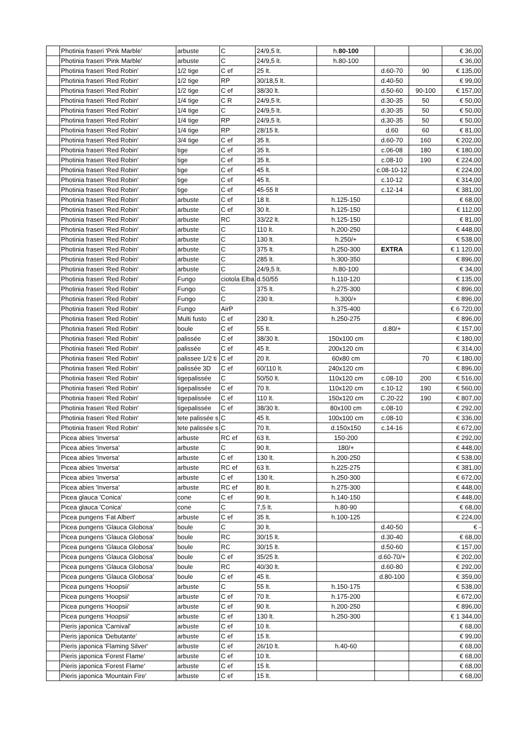| | Photinia fraseri 'Pink Marble' | arbuste | C | 24/9,5 lt. | h. 80-100 | | | € 36,00 |
| | Photinia fraseri 'Pink Marble' | arbuste | C | 24/9,5 lt. | h.80-100 | | | € 36,00 |
| | Photinia fraseri 'Red Robin' | 1/2 tige | C ef | 25 lt. | | d.60-70 | 90 | € 135,00 |
| | Photinia fraseri 'Red Robin' | 1/2 tige | RP | 30/18,5 lt. | | d.40-50 | | € 99,00 |
| | Photinia fraseri 'Red Robin' | 1/2 tige | C ef | 38/30 lt. | | d.50-60 | 90-100 | € 157,00 |
| | Photinia fraseri 'Red Robin' | 1/4 tige | C R | 24/9,5 lt. | | d.30-35 | 50 | € 50,00 |
| | Photinia fraseri 'Red Robin' | 1/4 tige | C | 24/9,5 lt. | | d.30-35 | 50 | € 50,00 |
| | Photinia fraseri 'Red Robin' | 1/4 tige | RP | 24/9,5 lt. | | d.30-35 | 50 | € 50,00 |
| | Photinia fraseri 'Red Robin' | 1/4 tige | RP | 28/15 lt. | | d.60 | 60 | € 81,00 |
| | Photinia fraseri 'Red Robin' | 3/4 tige | C ef | 35 lt. | | d.60-70 | 160 | € 202,00 |
| | Photinia fraseri 'Red Robin' | tige | C ef | 35 lt. | | c.06-08 | 180 | € 180,00 |
| | Photinia fraseri 'Red Robin' | tige | C ef | 35 lt. | | c.08-10 | 190 | € 224,00 |
| | Photinia fraseri 'Red Robin' | tige | C ef | 45 lt. | | c.08-10-12 | | € 224,00 |
| | Photinia fraseri 'Red Robin' | tige | C ef | 45 lt. | | c.10-12 | | € 314,00 |
| | Photinia fraseri 'Red Robin' | tige | C ef | 45-55 lt | | c.12-14 | | € 381,00 |
| | Photinia fraseri 'Red Robin' | arbuste | C ef | 18 lt. | h.125-150 | | | € 68,00 |
| | Photinia fraseri 'Red Robin' | arbuste | C ef | 30 lt. | h.125-150 | | | € 112,00 |
| | Photinia fraseri 'Red Robin' | arbuste | RC | 33/22 lt. | h.125-150 | | | € 81,00 |
| | Photinia fraseri 'Red Robin' | arbuste | C | 110 lt. | h.200-250 | | | € 448,00 |
| | Photinia fraseri 'Red Robin' | arbuste | C | 130 lt. | h.250/+ | | | € 538,00 |
| | Photinia fraseri 'Red Robin' | arbuste | C | 375 lt. | h.250-300 | EXTRA | | € 1 120,00 |
| | Photinia fraseri 'Red Robin' | arbuste | C | 285 lt. | h.300-350 | | | € 896,00 |
| | Photinia fraseri 'Red Robin' | arbuste | C | 24/9,5 lt. | h.80-100 | | | € 34,00 |
| | Photinia fraseri 'Red Robin' | Fungo | ciotola Elba | d.50/55 | h.110-120 | | | € 135,00 |
| | Photinia fraseri 'Red Robin' | Fungo | C | 375 lt. | h.275-300 | | | € 896,00 |
| | Photinia fraseri 'Red Robin' | Fungo | C | 230 lt. | h.300/+ | | | € 896,00 |
| | Photinia fraseri 'Red Robin' | Fungo | AirP | | h.375-400 | | | € 6 720,00 |
| | Photinia fraseri 'Red Robin' | Multi fusto | C ef | 230 lt. | h.250-275 | | | € 896,00 |
| | Photinia fraseri 'Red Robin' | boule | C ef | 55 lt. | | d.80/+ | | € 157,00 |
| | Photinia fraseri 'Red Robin' | palissée | C ef | 38/30 lt. | 150x100 cm | | | € 180,00 |
| | Photinia fraseri 'Red Robin' | palissée | C ef | 45 lt. | 200x120 cm | | | € 314,00 |
| | Photinia fraseri 'Red Robin' | palissee 1/2 ti | C ef | 20 lt. | 60x80 cm | | 70 | € 180,00 |
| | Photinia fraseri 'Red Robin' | palissée 3D | C ef | 60/110 lt. | 240x120 cm | | | € 896,00 |
| | Photinia fraseri 'Red Robin' | tigepalissée | C | 50/50 lt. | 110x120 cm | c.08-10 | 200 | € 516,00 |
| | Photinia fraseri 'Red Robin' | tigepalissée | C ef | 70 lt. | 110x120 cm | c.10-12 | 190 | € 560,00 |
| | Photinia fraseri 'Red Robin' | tigepalissée | C ef | 110 lt. | 150x120 cm | C.20-22 | 190 | € 807,00 |
| | Photinia fraseri 'Red Robin' | tigepalissée | C ef | 38/30 lt. | 80x100 cm | c.08-10 | | € 292,00 |
| | Photinia fraseri 'Red Robin' | tete palissée s | C | 45 lt. | 100x100 cm | c.08-10 | | € 336,00 |
| | Photinia fraseri 'Red Robin' | tete palissée s | C | 70 lt. | d.150x150 | c.14-16 | | € 672,00 |
| | Picea abies 'Inversa' | arbuste | RC ef | 63 lt. | 150-200 | | | € 292,00 |
| | Picea abies 'Inversa' | arbuste | C | 90 lt. | 180/+ | | | € 448,00 |
| | Picea abies 'Inversa' | arbuste | C ef | 130 lt. | h.200-250 | | | € 538,00 |
| | Picea abies 'Inversa' | arbuste | RC ef | 63 lt. | h.225-275 | | | € 381,00 |
| | Picea abies 'Inversa' | arbuste | C ef | 130 lt. | h.250-300 | | | € 672,00 |
| | Picea abies 'Inversa' | arbuste | RC ef | 80 lt. | h.275-300 | | | € 448,00 |
| | Picea glauca 'Conica' | cone | C ef | 90 lt. | h.140-150 | | | € 448,00 |
| | Picea glauca 'Conica' | cone | C | 7,5 lt. | h.80-90 | | | € 68,00 |
| | Picea pungens 'Fat Albert' | arbuste | C ef | 35 lt. | h.100-125 | | | € 224,00 |
| | Picea pungens 'Glauca Globosa' | boule | C | 30 lt. | | d.40-50 | | € - |
| | Picea pungens 'Glauca Globosa' | boule | RC | 30/15 lt. | | d.30-40 | | € 68,00 |
| | Picea pungens 'Glauca Globosa' | boule | RC | 30/15 lt. | | d.50-60 | | € 157,00 |
| | Picea pungens 'Glauca Globosa' | boule | C ef | 35/25 lt. | | d.60-70/+ | | € 202,00 |
| | Picea pungens 'Glauca Globosa' | boule | RC | 40/30 lt. | | d.60-80 | | € 292,00 |
| | Picea pungens 'Glauca Globosa' | boule | C ef | 45 lt. | | d.80-100 | | € 359,00 |
| | Picea pungens 'Hoopsii' | arbuste | C | 55 lt. | h.150-175 | | | € 538,00 |
| | Picea pungens 'Hoopsii' | arbuste | C ef | 70 lt. | h.175-200 | | | € 672,00 |
| | Picea pungens 'Hoopsii' | arbuste | C ef | 90 lt. | h.200-250 | | | € 896,00 |
| | Picea pungens 'Hoopsii' | arbuste | C ef | 130 lt. | h.250-300 | | | € 1 344,00 |
| | Pieris japonica 'Carnival' | arbuste | C ef | 10 lt. | | | | € 68,00 |
| | Pieris japonica 'Debutante' | arbuste | C ef | 15 lt. | | | | € 99,00 |
| | Pieris japonica 'Flaming Silver' | arbuste | C ef | 26/10 lt. | h.40-60 | | | € 68,00 |
| | Pieris japonica 'Forest Flame' | arbuste | C ef | 10 lt. | | | | € 68,00 |
| | Pieris japonica 'Forest Flame' | arbuste | C ef | 15 lt. | | | | € 68,00 |
| | Pieris japonica 'Mountain Fire' | arbuste | C ef | 15 lt. | | | | € 68,00 |